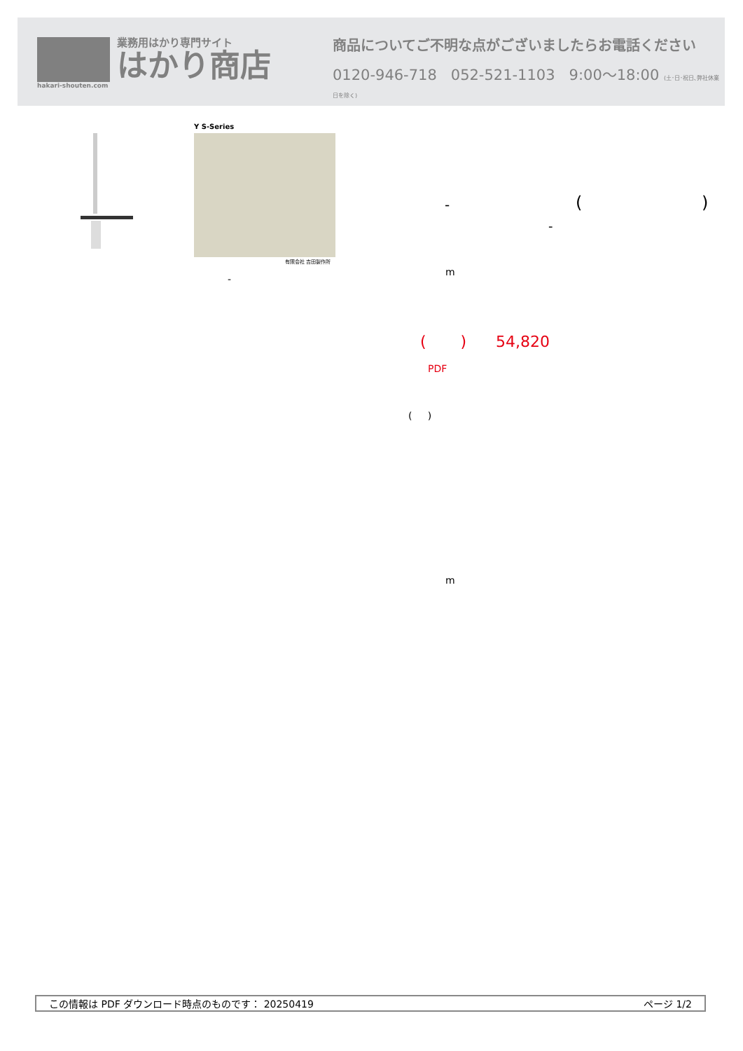hakari-shouten.com
業務用はかり専門サイト
はかり商店
商品についてご不明な点がございましたらお電話ください
0120-946-718 052-521-1103 9:00〜18:00 (土･日･祝日､弊社休業日を除く)
Y S-Series
有限会社 吉田製作所
-
- ( )
-
m
( ) 54,820
PDF
( )
m
この情報は PDF ダウンロード時点のものです： 20250419 ページ 1/2